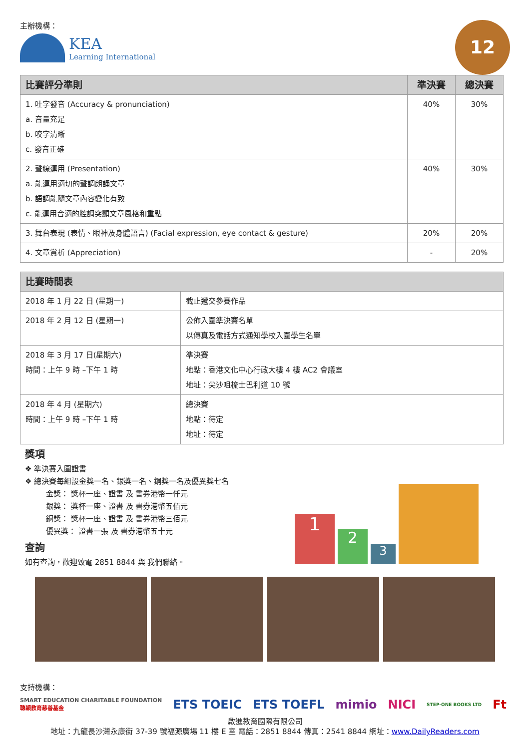主辦機構：
KEA
Learning International
12
| 比賽評分準則 | 準決賽 | 總決賽 |
| --- | --- | --- |
| 1. 吐字發音 (Accuracy & pronunciation) a. 音量充足 b. 咬字清晰 c. 發音正確 | 40% | 30% |
| 2. 聲線運用 (Presentation) a. 能運用適切的聲調朗誦文章 b. 語調能隨文章內容變化有致 c. 能運用合適的腔調突顯文章風格和重點 | 40% | 30% |
| 3. 舞台表現 (表情、眼神及身體語言) (Facial expression, eye contact & gesture) | 20% | 20% |
| 4. 文章賞析 (Appreciation) | - | 20% |
| 比賽時間表 | |
| --- | --- |
| 2018 年 1 月 22 日 (星期一) | 截止遞交參賽作品 |
| 2018 年 2 月 12 日 (星期一) | 公佈入圍準決賽名單 以傳真及電話方式通知學校入圍學生名單 |
| 2018 年 3 月 17 日(星期六) 時間：上午 9 時 –下午 1 時 | 準決賽 地點：香港文化中心行政大樓 4 樓 AC2 會議室 地址：尖沙咀梳士巴利道 10 號 |
| 2018 年 4 月 (星期六) 時間：上午 9 時 –下午 1 時 | 總決賽 地點：待定 地址：待定 |
獎項
❖ 準決賽入圍證書
❖ 總決賽每組設金獎一名、銀獎一名、銅獎一名及優異獎七名
金獎： 獎杯一座、證書 及 書券港幣一仟元
銀獎： 獎杯一座、證書 及 書券港幣五佰元
銅獎： 獎杯一座、證書 及 書券港幣三佰元
優異獎： 證書一張 及 書券港幣五十元
查詢
如有查詢，歡迎致電 2851 8844 與 我們聯絡。
1
2
3
支持機構：
SMART EDUCATION CHARITABLE FOUNDATION
聰穎教育慈善基金 ETS TOEIC ETS TOEFL mimio NICI STEP-ONE BOOKS LTD Ft
啟進教育國際有限公司
地址：九龍長沙灣永康街 37-39 號福源廣場 11 樓 E 室 電話：2851 8844 傳真：2541 8844 網址：www.DailyReaders.com